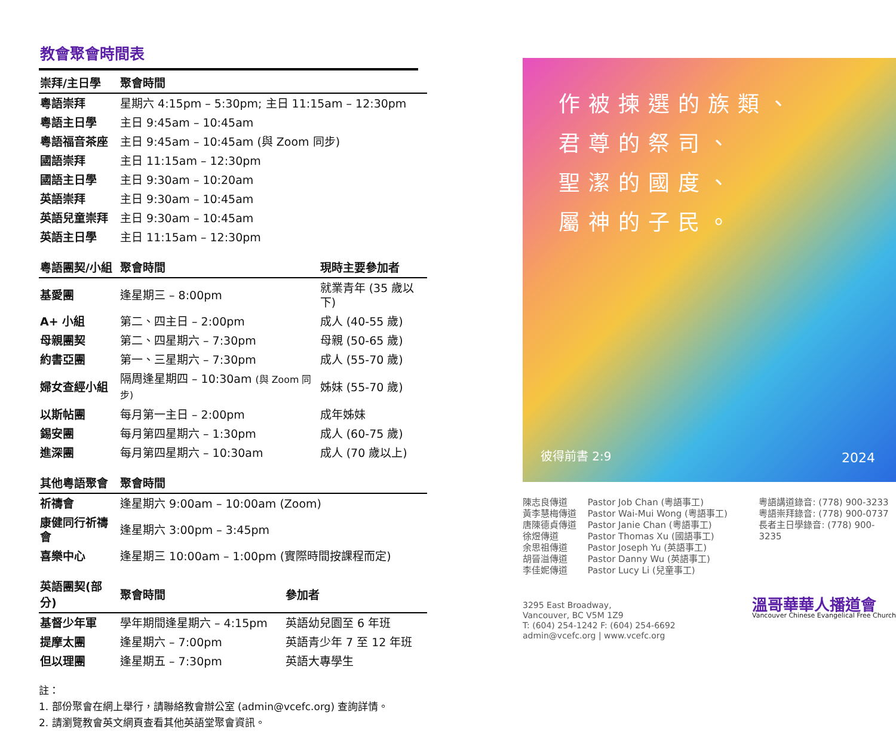教會聚會時間表
| 崇拜/主日學 | 聚會時間 |
| --- | --- |
| 粵語崇拜 | 星期六 4:15pm – 5:30pm; 主日 11:15am – 12:30pm |
| 粵語主日學 | 主日 9:45am – 10:45am |
| 粵語福音茶座 | 主日 9:45am – 10:45am (與 Zoom 同步) |
| 國語崇拜 | 主日 11:15am – 12:30pm |
| 國語主日學 | 主日 9:30am – 10:20am |
| 英語崇拜 | 主日 9:30am – 10:45am |
| 英語兒童崇拜 | 主日 9:30am – 10:45am |
| 英語主日學 | 主日 11:15am – 12:30pm |
| 粵語團契/小組 | 聚會時間 | 現時主要參加者 |
| --- | --- | --- |
| 基愛團 | 逢星期三 – 8:00pm | 就業青年 (35 歲以下) |
| A+ 小組 | 第二、四主日 – 2:00pm | 成人 (40-55 歲) |
| 母親團契 | 第二、四星期六 – 7:30pm | 母親 (50-65 歲) |
| 約書亞團 | 第一、三星期六 – 7:30pm | 成人 (55-70 歲) |
| 婦女查經小組 | 隔周逢星期四 – 10:30am (與 Zoom 同步) | 姊妹 (55-70 歲) |
| 以斯帖團 | 每月第一主日 – 2:00pm | 成年姊妹 |
| 錫安團 | 每月第四星期六 – 1:30pm | 成人 (60-75 歲) |
| 進深團 | 每月第四星期六 – 10:30am | 成人 (70 歲以上) |
| 其他粵語聚會 | 聚會時間 |
| --- | --- |
| 祈禱會 | 逢星期六 9:00am – 10:00am (Zoom) |
| 康健同行祈禱會 | 逢星期六 3:00pm – 3:45pm |
| 喜樂中心 | 逢星期三 10:00am – 1:00pm (實際時間按課程而定) |
| 英語團契(部分) | 聚會時間 | 參加者 |
| --- | --- | --- |
| 基督少年軍 | 學年期間逢星期六 – 4:15pm | 英語幼兒園至 6 年班 |
| 提摩太團 | 逢星期六 – 7:00pm | 英語青少年 7 至 12 年班 |
| 但以理團 | 逢星期五 – 7:30pm | 英語大專學生 |
註：
1. 部份聚會在網上舉行，請聯絡教會辦公室 (admin@vcefc.org) 查詢詳情。
2. 請瀏覽教會英文網頁查看其他英語堂聚會資訊。
作被揀選的族類、
君尊的祭司、
聖潔的國度、
屬神的子民。
彼得前書 2:9 2024
陳志良傳道
黃李慧梅傳道
唐陳德貞傳道
徐煜傳道
余思祖傳道
胡晉溢傳道
李佳妮傳道
Pastor Job Chan (粵語事工)
Pastor Wai-Mui Wong (粵語事工)
Pastor Janie Chan (粵語事工)
Pastor Thomas Xu (國語事工)
Pastor Joseph Yu (英語事工)
Pastor Danny Wu (英語事工)
Pastor Lucy Li (兒童事工)
粵語講道錄音: (778) 900-3233
粵語崇拜錄音: (778) 900-0737
長者主日學錄音: (778) 900-3235
3295 East Broadway,
Vancouver, BC V5M 1Z9
T: (604) 254-1242 F: (604) 254-6692
admin@vcefc.org | www.vcefc.org
溫哥華華人播道會
Vancouver Chinese Evangelical Free Church